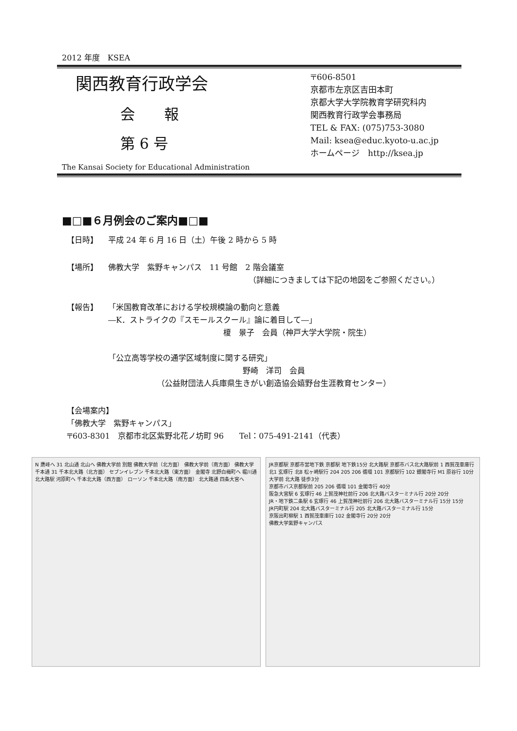2012 年度　KSEA
関西教育行政学会
会　　報
第 6 号
The Kansai Society for Educational Administration
〒606-8501
京都市左京区吉田本町
京都大学大学院教育学研究科内
関西教育行政学会事務局
TEL & FAX: (075)753-3080
Mail: ksea@educ.kyoto-u.ac.jp
ホームページ　http://ksea.jp
■□■６月例会のご案内■□■
【日時】 平成 24 年 6 月 16 日（土）午後 2 時から 5 時
【場所】 佛教大学　紫野キャンパス　11 号館　2 階会議室
（詳細につきましては下記の地図をご参照ください。）
【報告】 「米国教育改革における学校規模論の動向と意義
―K．ストライクの『スモールスクール』論に着目して―」
　　　　　　榎　景子　会員（神戸大学大学院・院生）
「公立高等学校の通学区域制度に関する研究」
野崎　洋司　会員
（公益財団法人兵庫県生きがい創造協会嬉野台生涯教育センター）
【会場案内】
「佛教大学　紫野キャンパス」
〒603-8301　京都市北区紫野北花ノ坊町 96　　Tel：075-491-2141（代表）
N 鷹峰へ 31 北山通 北山へ 佛教大学前 別館 佛教大学前（北方面） 佛教大学前（南方面） 佛教大学 千本通 31 千本北大路（北方面） セブンイレブン 千本北大路（東方面） 金閣寺 北野白梅町へ 堀川通 北大路駅 河原町へ 千本北大路（西方面） ローソン 千本北大路（南方面） 北大路通 四条大宮へ
JR京都駅 京都市営地下鉄 京都駅 地下鉄15分 北大路駅 京都市バス北大路駅前 1 西賀茂車庫行 北1 玄琢行 北8 松ヶ崎駅行 204 205 206 循環 101 京都駅行 102 銀閣寺行 M1 原谷行 10分 大学前 北大路 徒歩3分
京都市バス京都駅前 205 206 循環 101 金閣寺行 40分
阪急大宮駅 6 玄琢行 46 上賀茂神社前行 206 北大路バスターミナル行 20分 20分
JR・地下鉄二条駅 6 玄琢行 46 上賀茂神社前行 206 北大路バスターミナル行 15分 15分
JR円町駅 204 北大路バスターミナル行 205 北大路バスターミナル行 15分
京阪出町柳駅 1 西賀茂車庫行 102 金閣寺行 20分 20分
佛教大学紫野キャンパス